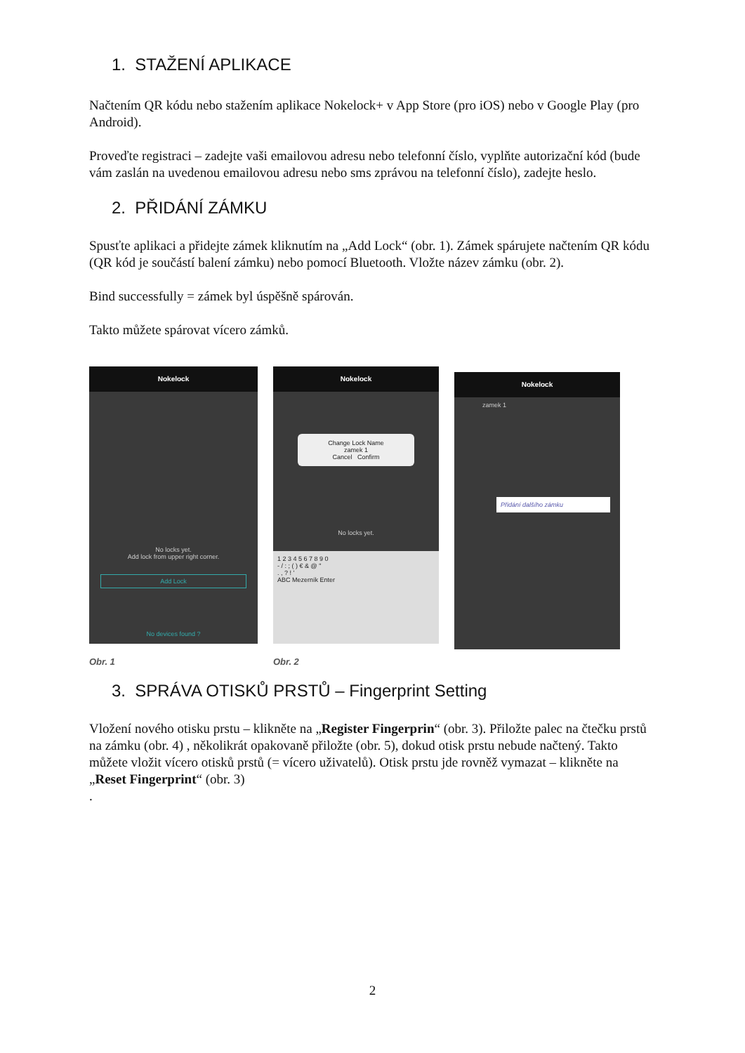1. STAŽENÍ APLIKACE
Načtením QR kódu nebo stažením aplikace Nokelock+ v App Store (pro iOS) nebo v Google Play (pro Android).
Proveďte registraci – zadejte vaši emailovou adresu nebo telefonní číslo, vyplňte autorizační kód (bude vám zaslán na uvedenou emailovou adresu nebo sms zprávou na telefonní číslo), zadejte heslo.
2. PŘIDÁNÍ ZÁMKU
Spusťte aplikaci a přidejte zámek kliknutím na „Add Lock“ (obr. 1). Zámek spárujete načtením QR kódu (QR kód je součástí balení zámku) nebo pomocí Bluetooth. Vložte název zámku (obr. 2).
Bind successfully = zámek byl úspěšně spárován.
Takto můžete spárovat vícero zámků.
Nokelock
No locks yet.
Add lock from upper right corner.
Add Lock
No devices found ?
Obr. 1
Nokelock
Change Lock Name
zamek 1
Cancel Confirm
No locks yet.
1 2 3 4 5 6 7 8 9 0
- / : ; ( ) € & @ "
. , ? ! '
ABC Mezerník Enter
Obr. 2
Nokelock
zamek 1
Přidání dalšího zámku
3. SPRÁVA OTISKŮ PRSTŮ – Fingerprint Setting
Vložení nového otisku prstu – klikněte na „Register Fingerprin“ (obr. 3). Přiložte palec na čtečku prstů na zámku (obr. 4) , několikrát opakovaně přiložte (obr. 5), dokud otisk prstu nebude načtený. Takto můžete vložit vícero otisků prstů (= vícero uživatelů). Otisk prstu jde rovněž vymazat – klikněte na „Reset Fingerprint“ (obr. 3)
.
2